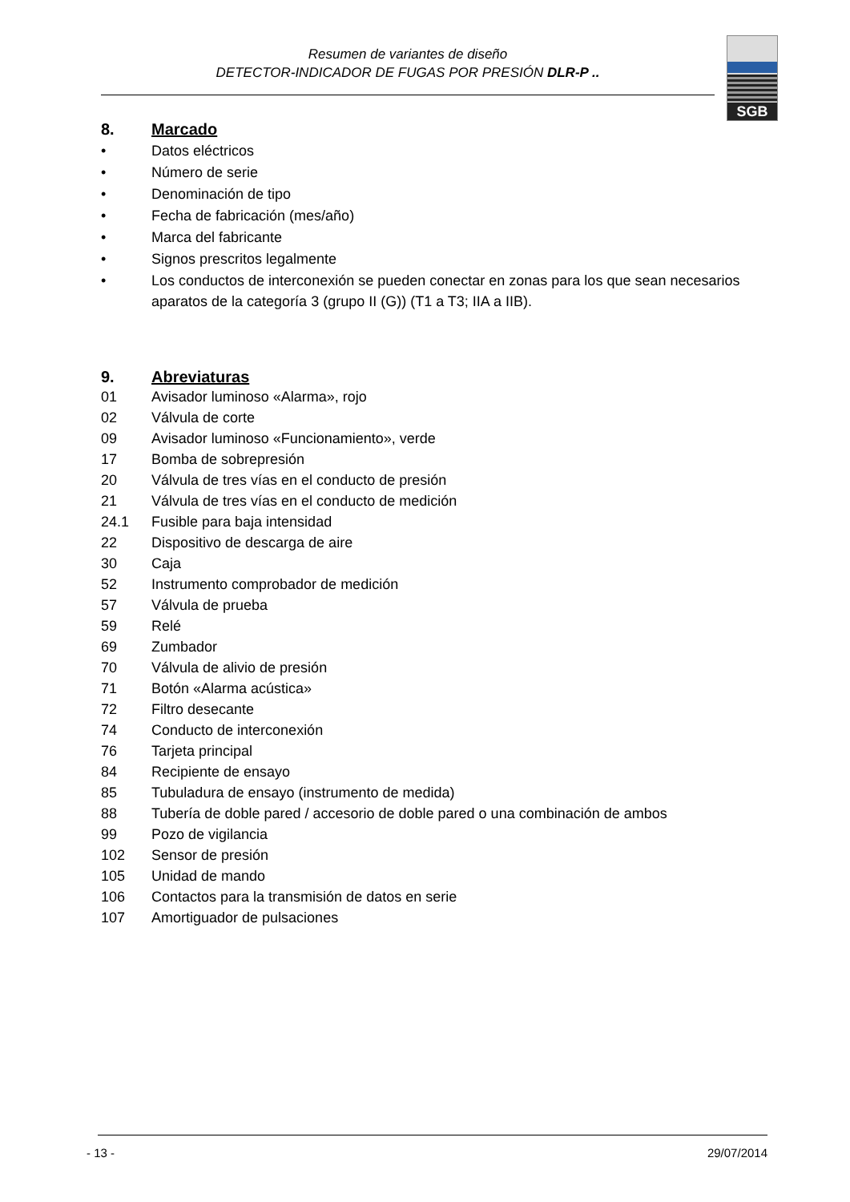Resumen de variantes de diseño
DETECTOR-INDICADOR DE FUGAS POR PRESIÓN DLR-P ..
SGB
8. Marcado
• Datos eléctricos
• Número de serie
• Denominación de tipo
• Fecha de fabricación (mes/año)
• Marca del fabricante
• Signos prescritos legalmente
• Los conductos de interconexión se pueden conectar en zonas para los que sean necesarios aparatos de la categoría 3 (grupo II (G)) (T1 a T3; IIA a IIB).
9. Abreviaturas
01 Avisador luminoso «Alarma», rojo
02 Válvula de corte
09 Avisador luminoso «Funcionamiento», verde
17 Bomba de sobrepresión
20 Válvula de tres vías en el conducto de presión
21 Válvula de tres vías en el conducto de medición
24.1 Fusible para baja intensidad
22 Dispositivo de descarga de aire
30 Caja
52 Instrumento comprobador de medición
57 Válvula de prueba
59 Relé
69 Zumbador
70 Válvula de alivio de presión
71 Botón «Alarma acústica»
72 Filtro desecante
74 Conducto de interconexión
76 Tarjeta principal
84 Recipiente de ensayo
85 Tubuladura de ensayo (instrumento de medida)
88 Tubería de doble pared / accesorio de doble pared o una combinación de ambos
99 Pozo de vigilancia
102 Sensor de presión
105 Unidad de mando
106 Contactos para la transmisión de datos en serie
107 Amortiguador de pulsaciones
- 13 - 29/07/2014